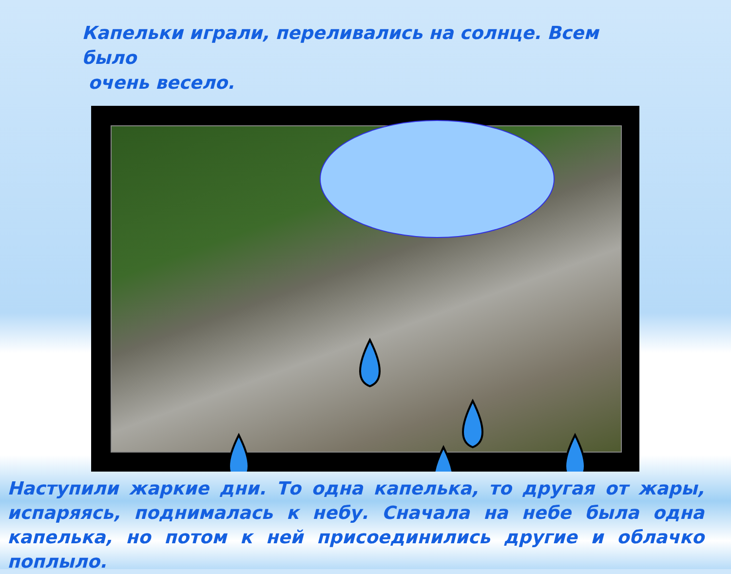Капельки играли, переливались на солнце. Всем было
очень весело.
Наступили жаркие дни. То одна капелька, то другая от жары, испаряясь, поднималась к небу. Сначала на небе была одна капелька, но потом к ней присоединились другие и облачко поплыло.